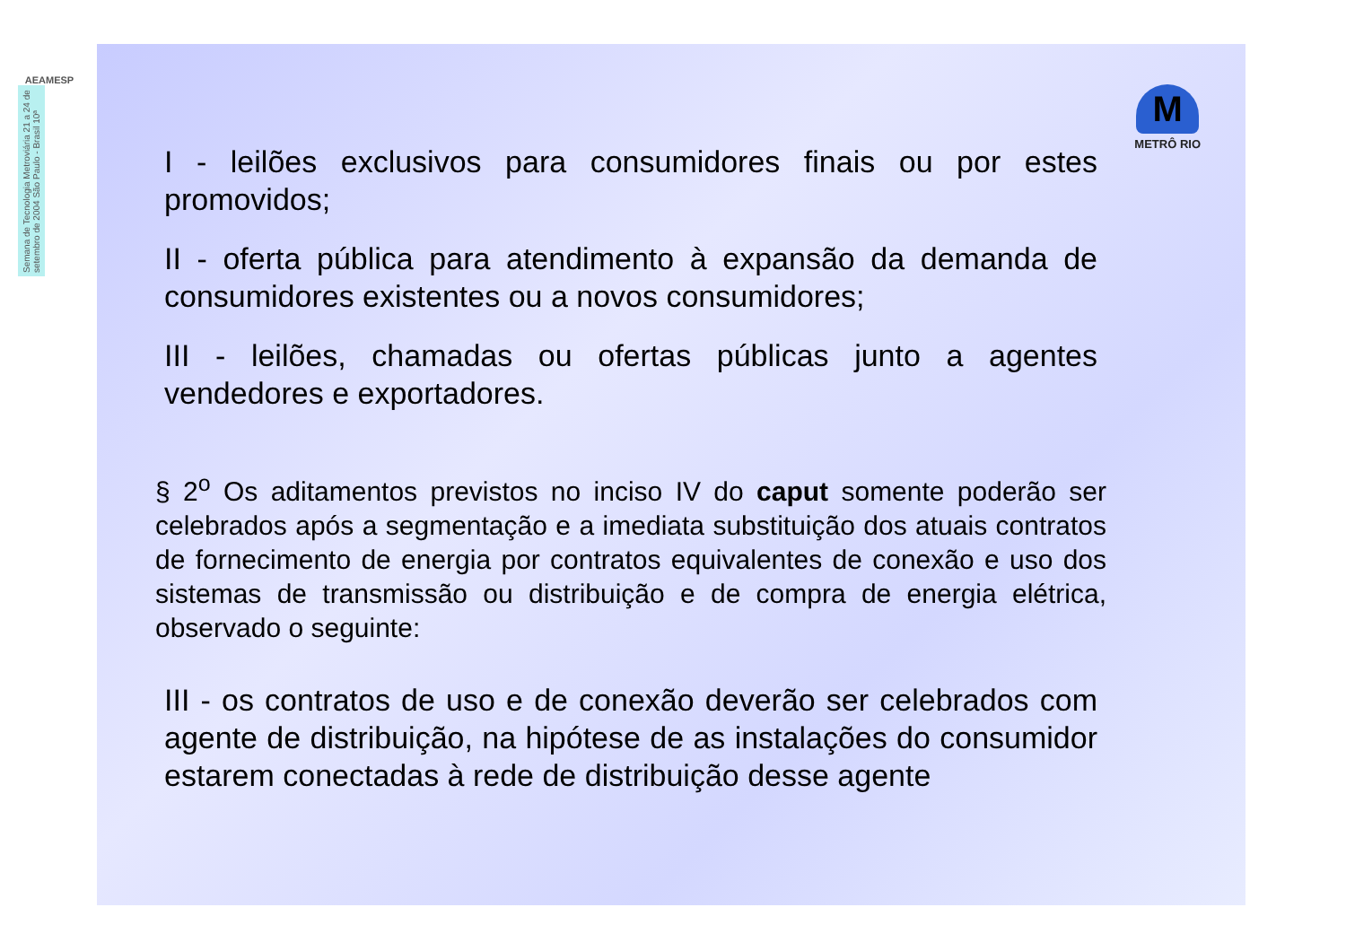AEAMESP
Semana de Tecnologia Metroviária 21 a 24 de setembro de 2004 São Paulo - Brasil 10ª
M
METRÔ RIO
I - leilões exclusivos para consumidores finais ou por estes promovidos;
II - oferta pública para atendimento à expansão da demanda de consumidores existentes ou a novos consumidores;
III - leilões, chamadas ou ofertas públicas junto a agentes vendedores e exportadores.
§ 2<sup>o</sup> Os aditamentos previstos no inciso IV do caput somente poderão ser celebrados após a segmentação e a imediata substituição dos atuais contratos de fornecimento de energia por contratos equivalentes de conexão e uso dos sistemas de transmissão ou distribuição e de compra de energia elétrica, observado o seguinte:
III - os contratos de uso e de conexão deverão ser celebrados com agente de distribuição, na hipótese de as instalações do consumidor estarem conectadas à rede de distribuição desse agente